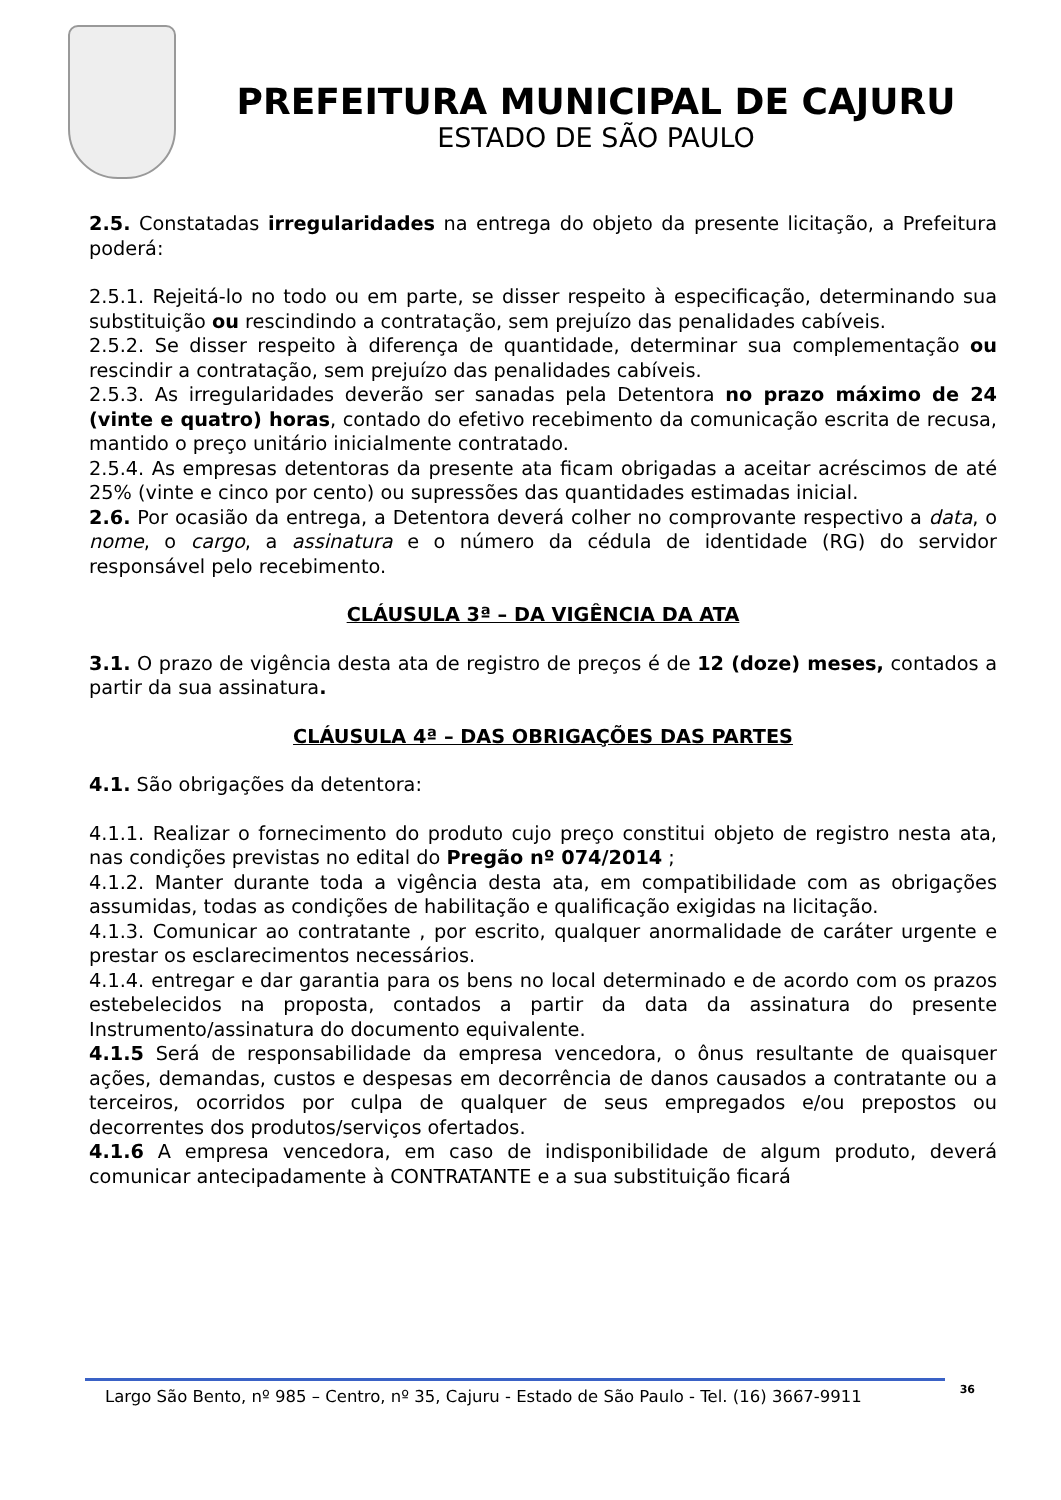PREFEITURA MUNICIPAL DE CAJURU
ESTADO DE SÃO PAULO
2.5. Constatadas irregularidades na entrega do objeto da presente licitação, a Prefeitura poderá:
2.5.1. Rejeitá-lo no todo ou em parte, se disser respeito à especificação, determinando sua substituição ou rescindindo a contratação, sem prejuízo das penalidades cabíveis.
2.5.2. Se disser respeito à diferença de quantidade, determinar sua complementação ou rescindir a contratação, sem prejuízo das penalidades cabíveis.
2.5.3. As irregularidades deverão ser sanadas pela Detentora no prazo máximo de 24 (vinte e quatro) horas, contado do efetivo recebimento da comunicação escrita de recusa, mantido o preço unitário inicialmente contratado.
2.5.4. As empresas detentoras da presente ata ficam obrigadas a aceitar acréscimos de até 25% (vinte e cinco por cento) ou supressões das quantidades estimadas inicial.
2.6. Por ocasião da entrega, a Detentora deverá colher no comprovante respectivo a data, o nome, o cargo, a assinatura e o número da cédula de identidade (RG) do servidor responsável pelo recebimento.
CLÁUSULA 3ª – DA VIGÊNCIA DA ATA
3.1. O prazo de vigência desta ata de registro de preços é de 12 (doze) meses, contados a partir da sua assinatura.
CLÁUSULA 4ª – DAS OBRIGAÇÕES DAS PARTES
4.1. São obrigações da detentora:
4.1.1. Realizar o fornecimento do produto cujo preço constitui objeto de registro nesta ata, nas condições previstas no edital do Pregão nº 074/2014 ;
4.1.2. Manter durante toda a vigência desta ata, em compatibilidade com as obrigações assumidas, todas as condições de habilitação e qualificação exigidas na licitação.
4.1.3. Comunicar ao contratante , por escrito, qualquer anormalidade de caráter urgente e prestar os esclarecimentos necessários.
4.1.4. entregar e dar garantia para os bens no local determinado e de acordo com os prazos estebelecidos na proposta, contados a partir da data da assinatura do presente Instrumento/assinatura do documento equivalente.
4.1.5 Será de responsabilidade da empresa vencedora, o ônus resultante de quaisquer ações, demandas, custos e despesas em decorrência de danos causados a contratante ou a terceiros, ocorridos por culpa de qualquer de seus empregados e/ou prepostos ou decorrentes dos produtos/serviços ofertados.
4.1.6 A empresa vencedora, em caso de indisponibilidade de algum produto, deverá comunicar antecipadamente à CONTRATANTE e a sua substituição ficará
Largo São Bento, nº 985 – Centro, nº 35, Cajuru - Estado de São Paulo - Tel. (16) 3667-9911 36